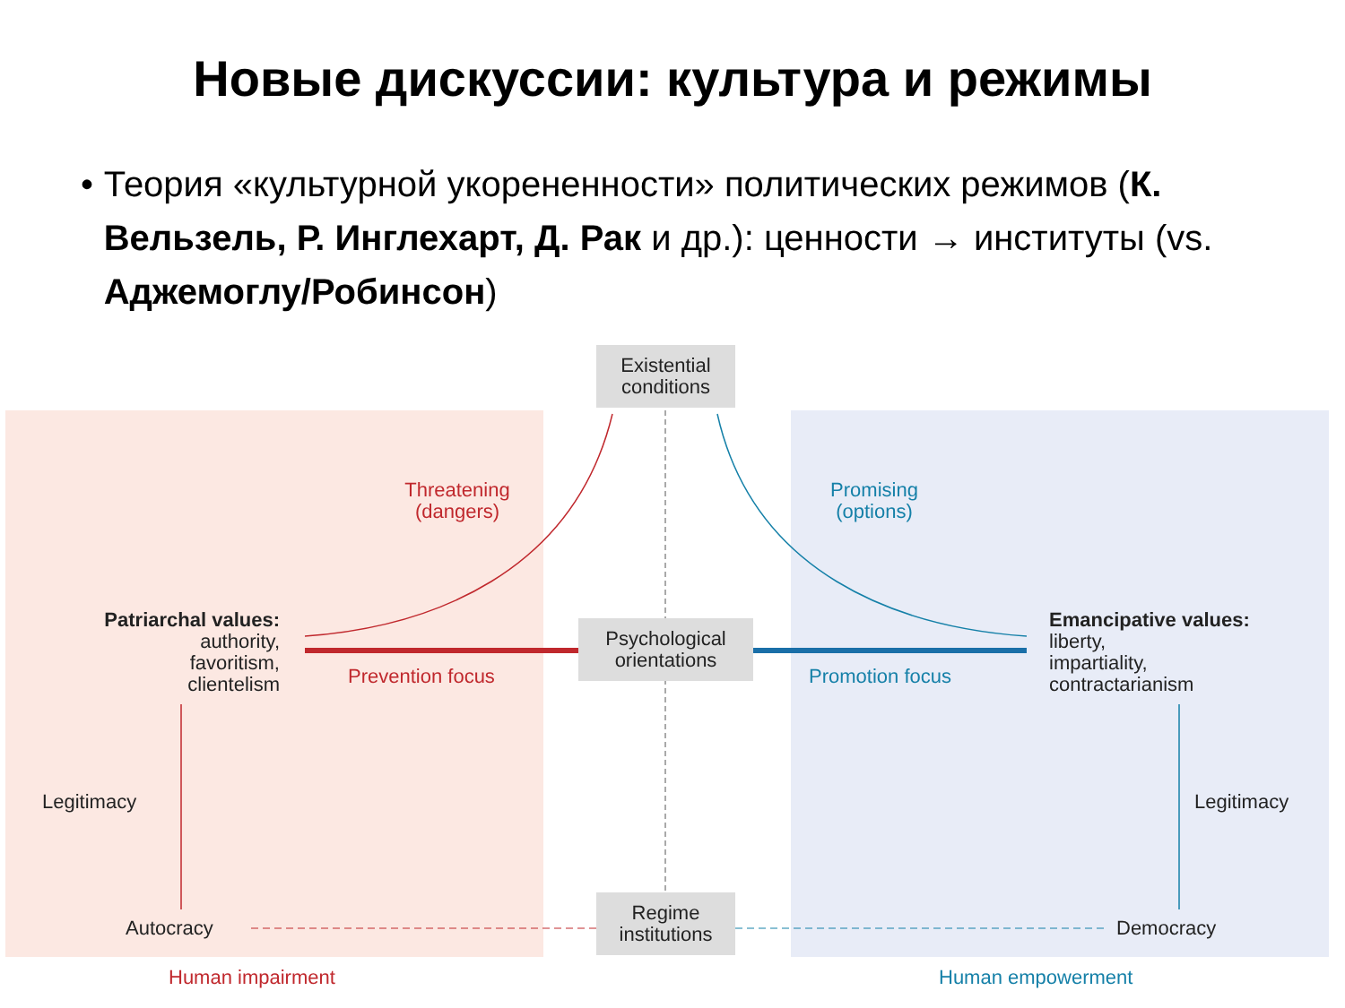Новые дискуссии: культура и режимы
• Теория «культурной укорененности» политических режимов (К. Вельзель, Р. Инглехарт, Д. Рак и др.): ценности → институты (vs. Аджемоглу/Робинсон)
Existential
conditions
Threatening
(dangers)
Promising
(options)
Patriarchal values:
authority,
favoritism,
clientelism
Psychological
orientations
Emancipative values:
liberty,
impartiality,
contractarianism
Prevention focus Promotion focus
Legitimacy Legitimacy
Autocracy
Regime
institutions
Democracy
Human impairment Human empowerment